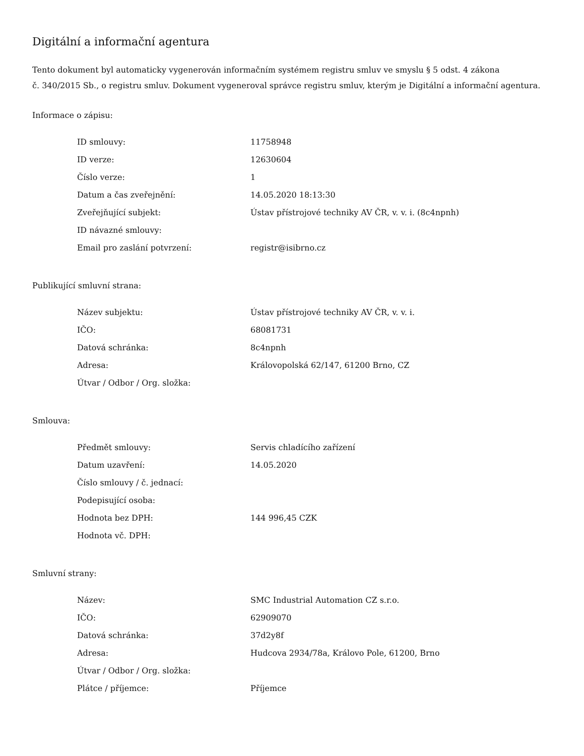Digitální a informační agentura
Tento dokument byl automaticky vygenerován informačním systémem registru smluv ve smyslu § 5 odst. 4 zákona
č. 340/2015 Sb., o registru smluv. Dokument vygeneroval správce registru smluv, kterým je Digitální a informační agentura.
Informace o zápisu:
| ID smlouvy: | 11758948 |
| ID verze: | 12630604 |
| Číslo verze: | 1 |
| Datum a čas zveřejnění: | 14.05.2020 18:13:30 |
| Zveřejňující subjekt: | Ústav přístrojové techniky AV ČR, v. v. i. (8c4npnh) |
| ID návazné smlouvy: | |
| Email pro zaslání potvrzení: | registr@isibrno.cz |
Publikující smluvní strana:
| Název subjektu: | Ústav přístrojové techniky AV ČR, v. v. i. |
| IČO: | 68081731 |
| Datová schránka: | 8c4npnh |
| Adresa: | Královopolská 62/147, 61200 Brno, CZ |
| Útvar / Odbor / Org. složka: | |
Smlouva:
| Předmět smlouvy: | Servis chladícího zařízení |
| Datum uzavření: | 14.05.2020 |
| Číslo smlouvy / č. jednací: | |
| Podepisující osoba: | |
| Hodnota bez DPH: | 144 996,45 CZK |
| Hodnota vč. DPH: | |
Smluvní strany:
| Název: | SMC Industrial Automation CZ s.r.o. |
| IČO: | 62909070 |
| Datová schránka: | 37d2y8f |
| Adresa: | Hudcova 2934/78a, Královo Pole, 61200, Brno |
| Útvar / Odbor / Org. složka: | |
| Plátce / příjemce: | Příjemce |